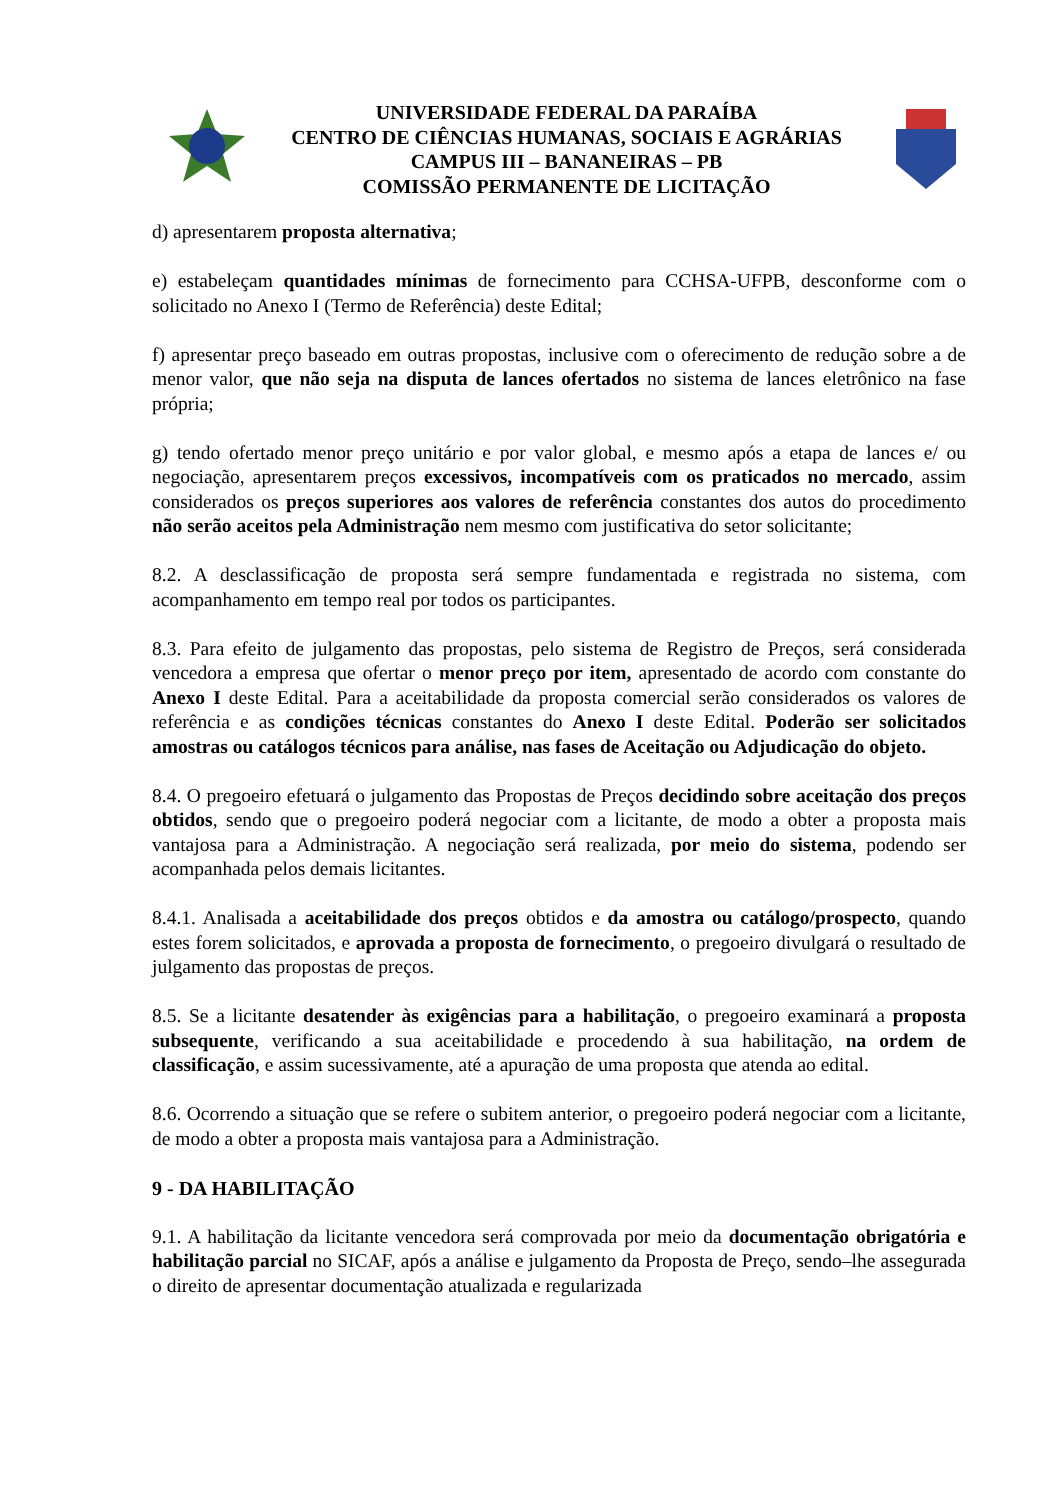UNIVERSIDADE FEDERAL DA PARAÍBA
CENTRO DE CIÊNCIAS HUMANAS, SOCIAIS E AGRÁRIAS
CAMPUS III – BANANEIRAS – PB
COMISSÃO PERMANENTE DE LICITAÇÃO
d) apresentarem proposta alternativa;
e) estabeleçam quantidades mínimas de fornecimento para CCHSA-UFPB, desconforme com o solicitado no Anexo I (Termo de Referência) deste Edital;
f) apresentar preço baseado em outras propostas, inclusive com o oferecimento de redução sobre a de menor valor, que não seja na disputa de lances ofertados no sistema de lances eletrônico na fase própria;
g) tendo ofertado menor preço unitário e por valor global, e mesmo após a etapa de lances e/ ou negociação, apresentarem preços excessivos, incompatíveis com os praticados no mercado, assim considerados os preços superiores aos valores de referência constantes dos autos do procedimento não serão aceitos pela Administração nem mesmo com justificativa do setor solicitante;
8.2. A desclassificação de proposta será sempre fundamentada e registrada no sistema, com acompanhamento em tempo real por todos os participantes.
8.3. Para efeito de julgamento das propostas, pelo sistema de Registro de Preços, será considerada vencedora a empresa que ofertar o menor preço por item, apresentado de acordo com constante do Anexo I deste Edital. Para a aceitabilidade da proposta comercial serão considerados os valores de referência e as condições técnicas constantes do Anexo I deste Edital. Poderão ser solicitados amostras ou catálogos técnicos para análise, nas fases de Aceitação ou Adjudicação do objeto.
8.4. O pregoeiro efetuará o julgamento das Propostas de Preços decidindo sobre aceitação dos preços obtidos, sendo que o pregoeiro poderá negociar com a licitante, de modo a obter a proposta mais vantajosa para a Administração. A negociação será realizada, por meio do sistema, podendo ser acompanhada pelos demais licitantes.
8.4.1. Analisada a aceitabilidade dos preços obtidos e da amostra ou catálogo/prospecto, quando estes forem solicitados, e aprovada a proposta de fornecimento, o pregoeiro divulgará o resultado de julgamento das propostas de preços.
8.5. Se a licitante desatender às exigências para a habilitação, o pregoeiro examinará a proposta subsequente, verificando a sua aceitabilidade e procedendo à sua habilitação, na ordem de classificação, e assim sucessivamente, até a apuração de uma proposta que atenda ao edital.
8.6. Ocorrendo a situação que se refere o subitem anterior, o pregoeiro poderá negociar com a licitante, de modo a obter a proposta mais vantajosa para a Administração.
9 - DA HABILITAÇÃO
9.1. A habilitação da licitante vencedora será comprovada por meio da documentação obrigatória e habilitação parcial no SICAF, após a análise e julgamento da Proposta de Preço, sendo–lhe assegurada o direito de apresentar documentação atualizada e regularizada